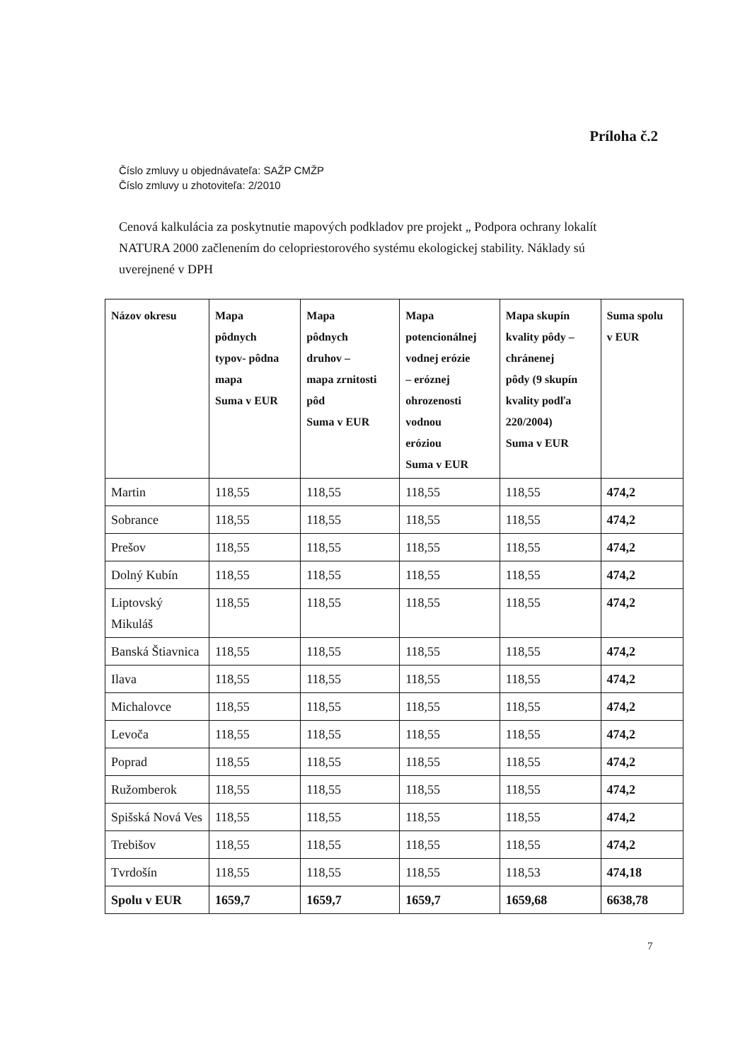Príloha č.2
Číslo zmluvy u objednávateľa: SAŽP CMŽP
Číslo zmluvy u zhotoviteľa: 2/2010
Cenová kalkulácia za poskytnutie mapových podkladov pre projekt „ Podpora ochrany lokalít NATURA 2000 začlenením do celopriestorového systému ekologickej stability. Náklady sú uverejnené v DPH
| Názov okresu | Mapa pôdnych typov- pôdna mapa Suma v EUR | Mapa pôdnych druhov – mapa zrnitosti pôd Suma v EUR | Mapa potencionálnej vodnej erózie – eróznej ohrozenosti vodnou eróziou Suma v EUR | Mapa skupín kvality pôdy – chránenej pôdy (9 skupín kvality podľa 220/2004) Suma v EUR | Suma spolu v EUR |
| --- | --- | --- | --- | --- | --- |
| Martin | 118,55 | 118,55 | 118,55 | 118,55 | 474,2 |
| Sobrance | 118,55 | 118,55 | 118,55 | 118,55 | 474,2 |
| Prešov | 118,55 | 118,55 | 118,55 | 118,55 | 474,2 |
| Dolný Kubín | 118,55 | 118,55 | 118,55 | 118,55 | 474,2 |
| Liptovský Mikuláš | 118,55 | 118,55 | 118,55 | 118,55 | 474,2 |
| Banská Štiavnica | 118,55 | 118,55 | 118,55 | 118,55 | 474,2 |
| Ilava | 118,55 | 118,55 | 118,55 | 118,55 | 474,2 |
| Michalovce | 118,55 | 118,55 | 118,55 | 118,55 | 474,2 |
| Levoča | 118,55 | 118,55 | 118,55 | 118,55 | 474,2 |
| Poprad | 118,55 | 118,55 | 118,55 | 118,55 | 474,2 |
| Ružomberok | 118,55 | 118,55 | 118,55 | 118,55 | 474,2 |
| Spišská Nová Ves | 118,55 | 118,55 | 118,55 | 118,55 | 474,2 |
| Trebišov | 118,55 | 118,55 | 118,55 | 118,55 | 474,2 |
| Tvrdošín | 118,55 | 118,55 | 118,55 | 118,53 | 474,18 |
| Spolu v EUR | 1659,7 | 1659,7 | 1659,7 | 1659,68 | 6638,78 |
7